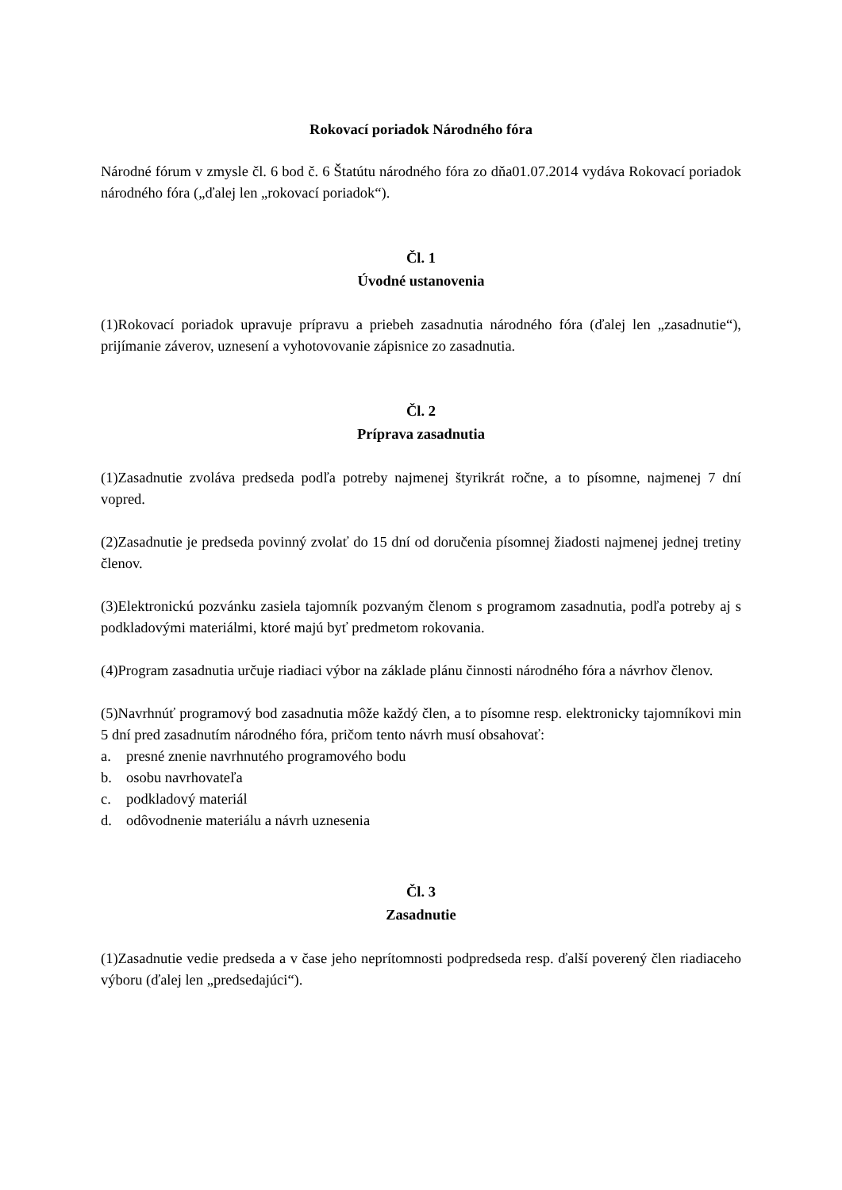Rokovací poriadok Národného fóra
Národné fórum v zmysle čl. 6 bod č. 6 Štatútu národného fóra zo dňa01.07.2014 vydáva Rokovací poriadok národného fóra („ďalej len „rokovací poriadok“).
Čl. 1
Úvodné ustanovenia
(1)Rokovací poriadok upravuje prípravu a priebeh zasadnutia národného fóra (ďalej len „zasadnutie“), prijímanie záverov, uznesení a vyhotovovanie zápisnice zo zasadnutia.
Čl. 2
Príprava zasadnutia
(1)Zasadnutie zvoláva predseda podľa potreby najmenej štyrikrát ročne, a to písomne, najmenej 7 dní vopred.
(2)Zasadnutie je predseda povinný zvolať do 15 dní od doručenia písomnej žiadosti najmenej jednej tretiny členov.
(3)Elektronickú pozvánku zasiela tajomník pozvaným členom s programom zasadnutia, podľa potreby aj s podkladovými materiálmi, ktoré majú byť predmetom rokovania.
(4)Program zasadnutia určuje riadiaci výbor na základe plánu činnosti národného fóra a návrhov členov.
(5)Navrhnúť programový bod zasadnutia môže každý člen, a to písomne resp. elektronicky tajomníkovi min 5 dní pred zasadnutím národného fóra, pričom tento návrh musí obsahovať:
a. presné znenie navrhnutého programového bodu
b. osobu navrhovateľa
c. podkladový materiál
d. odôvodnenie materiálu a návrh uznesenia
Čl. 3
Zasadnutie
(1)Zasadnutie vedie predseda a v čase jeho neprítomnosti podpredseda resp. ďalší poverený člen riadiaceho výboru (ďalej len „predsedajúci“).